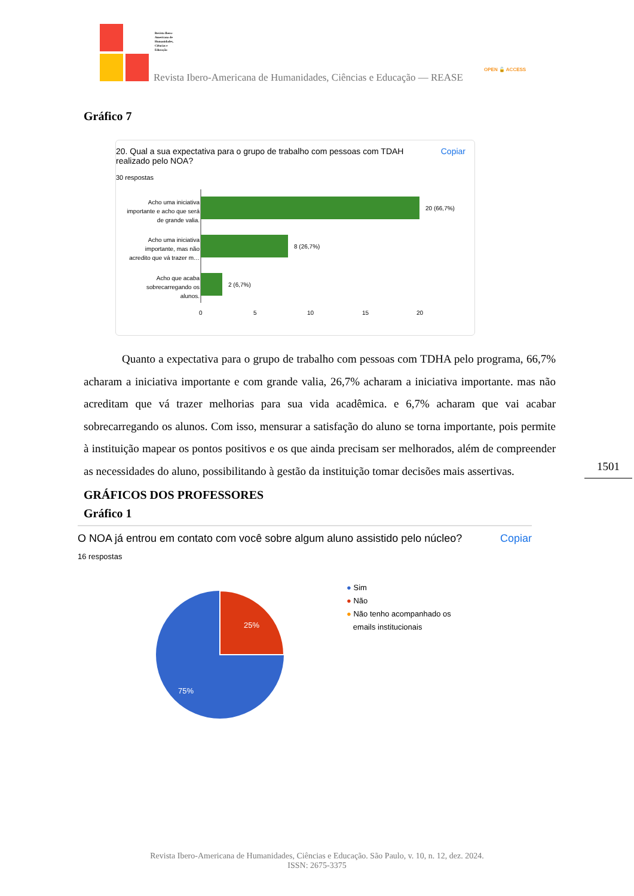Revista Ibero-
Americana de
Humanidades,
Ciências e
Educação
Revista Ibero-Americana de Humanidades, Ciências e Educação — REASE
OPEN 🔓 ACCESS
Gráfico 7
20. Qual a sua expectativa para o grupo de trabalho com pessoas com TDAH realizado pelo NOA? Copiar
30 respostas
Acho uma iniciativa
importante e acho que será
de grande valia.
Acho uma iniciativa
importante, mas não
acredito que vá trazer m…
Acho que acaba
sobrecarregando os
alunos.
20 (66,7%)
8 (26,7%)
2 (6,7%)
0
5
10
15
20
Quanto a expectativa para o grupo de trabalho com pessoas com TDHA pelo programa, 66,7% acharam a iniciativa importante e com grande valia, 26,7% acharam a iniciativa importante. mas não acreditam que vá trazer melhorias para sua vida acadêmica. e 6,7% acharam que vai acabar sobrecarregando os alunos. Com isso, mensurar a satisfação do aluno se torna importante, pois permite à instituição mapear os pontos positivos e os que ainda precisam ser melhorados, além de compreender as necessidades do aluno, possibilitando à gestão da instituição tomar decisões mais assertivas.
GRÁFICOS DOS PROFESSORES
Gráfico 1
O NOA já entrou em contato com você sobre algum aluno assistido pelo núcleo? Copiar
16 respostas
25%
75%
● Sim
● Não
● Não tenho acompanhado os
emails institucionais
1501
Revista Ibero-Americana de Humanidades, Ciências e Educação. São Paulo, v. 10, n. 12, dez. 2024.
ISSN: 2675-3375